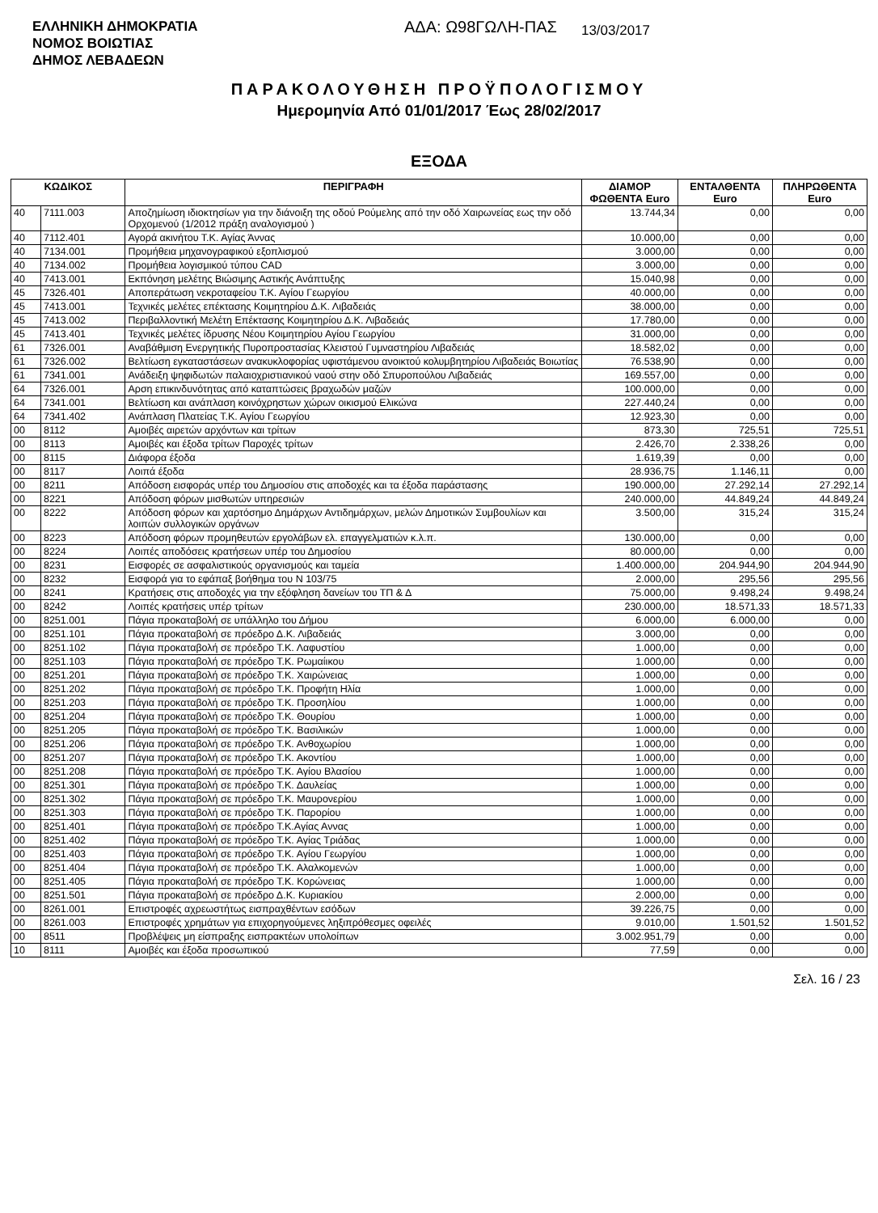ΕΛΛΗΝΙΚΗ ΔΗΜΟΚΡΑΤΙΑ
ΝΟΜΟΣ ΒΟΙΩΤΙΑΣ
ΔΗΜΟΣ ΛΕΒΑΔΕΩΝ
ΑΔΑ: Ω98ΓΩΛΗ-ΠΑΣ
13/03/2017
ΠΑΡΑΚΟΛΟΥΘΗΣΗ ΠΡΟΫΠΟΛΟΓΙΣΜΟΥ
Ημερομηνία Από 01/01/2017 Έως 28/02/2017
ΕΞΟΔΑ
| ΚΩΔΙΚΟΣ | | ΠΕΡΙΓΡΑΦΗ | ΔΙΑΜΟΡ ΦΩΘΕΝΤΑ Euro | ΕΝΤΑΛΘΕΝΤΑ Euro | ΠΛΗΡΩΘΕΝΤΑ Euro |
| --- | --- | --- | --- | --- | --- |
| 40 | 7111.003 | Αποζημίωση ιδιοκτησίων για την διάνοιξη της οδού Ρούμελης από την οδό Χαιρωνείας εως την οδό Ορχομενού (1/2012 πράξη αναλογισμού ) | 13.744,34 | 0,00 | 0,00 |
| 40 | 7112.401 | Αγορά ακινήτου Τ.Κ. Αγίας Άννας | 10.000,00 | 0,00 | 0,00 |
| 40 | 7134.001 | Προμήθεια μηχανογραφικού εξοπλισμού | 3.000,00 | 0,00 | 0,00 |
| 40 | 7134.002 | Προμήθεια λογισμικού τύπου CAD | 3.000,00 | 0,00 | 0,00 |
| 40 | 7413.001 | Εκπόνηση μελέτης Βιώσιμης Αστικής Ανάπτυξης | 15.040,98 | 0,00 | 0,00 |
| 45 | 7326.401 | Αποπεράτωση νεκροταφείου Τ.Κ. Αγίου Γεωργίου | 40.000,00 | 0,00 | 0,00 |
| 45 | 7413.001 | Τεχνικές μελέτες επέκτασης Κοιμητηρίου Δ.Κ. Λιβαδειάς | 38.000,00 | 0,00 | 0,00 |
| 45 | 7413.002 | Περιβαλλοντική Μελέτη Επέκτασης Κοιμητηρίου Δ.Κ. Λιβαδειάς | 17.780,00 | 0,00 | 0,00 |
| 45 | 7413.401 | Τεχνικές μελέτες ίδρυσης Νέου Κοιμητηρίου Αγίου Γεωργίου | 31.000,00 | 0,00 | 0,00 |
| 61 | 7326.001 | Αναβάθμιση Ενεργητικής Πυροπροστασίας Κλειστού Γυμναστηρίου Λιβαδειάς | 18.582,02 | 0,00 | 0,00 |
| 61 | 7326.002 | Βελτίωση εγκαταστάσεων ανακυκλοφορίας υφιστάμενου ανοικτού κολυμβητηρίου Λιβαδειάς Βοιωτίας | 76.538,90 | 0,00 | 0,00 |
| 61 | 7341.001 | Ανάδειξη ψηφιδωτών παλαιοχριστιανικού ναού στην οδό Σπυροπούλου Λιβαδειάς | 169.557,00 | 0,00 | 0,00 |
| 64 | 7326.001 | Αρση επικινδυνότητας από καταπτώσεις βραχωδών μαζών | 100.000,00 | 0,00 | 0,00 |
| 64 | 7341.001 | Βελτίωση και ανάπλαση κοινόχρηστων χώρων οικισμού Ελικώνα | 227.440,24 | 0,00 | 0,00 |
| 64 | 7341.402 | Ανάπλαση Πλατείας Τ.Κ. Αγίου Γεωργίου | 12.923,30 | 0,00 | 0,00 |
| 00 | 8112 | Αμοιβές αιρετών αρχόντων και τρίτων | 873,30 | 725,51 | 725,51 |
| 00 | 8113 | Αμοιβές και έξοδα τρίτων Παροχές τρίτων | 2.426,70 | 2.338,26 | 0,00 |
| 00 | 8115 | Διάφορα έξοδα | 1.619,39 | 0,00 | 0,00 |
| 00 | 8117 | Λοιπά έξοδα | 28.936,75 | 1.146,11 | 0,00 |
| 00 | 8211 | Απόδοση εισφοράς υπέρ του Δημοσίου στις αποδοχές και τα έξοδα παράστασης | 190.000,00 | 27.292,14 | 27.292,14 |
| 00 | 8221 | Απόδοση φόρων μισθωτών υπηρεσιών | 240.000,00 | 44.849,24 | 44.849,24 |
| 00 | 8222 | Απόδοση φόρων και χαρτόσημο Δημάρχων Αντιδημάρχων, μελών Δημοτικών Συμβουλίων και λοιπών συλλογικών οργάνων | 3.500,00 | 315,24 | 315,24 |
| 00 | 8223 | Απόδοση φόρων προμηθευτών εργολάβων ελ. επαγγελματιών κ.λ.π. | 130.000,00 | 0,00 | 0,00 |
| 00 | 8224 | Λοιπές αποδόσεις κρατήσεων υπέρ του Δημοσίου | 80.000,00 | 0,00 | 0,00 |
| 00 | 8231 | Εισφορές σε ασφαλιστικούς οργανισμούς και ταμεία | 1.400.000,00 | 204.944,90 | 204.944,90 |
| 00 | 8232 | Εισφορά για το εφάπαξ βοήθημα του Ν 103/75 | 2.000,00 | 295,56 | 295,56 |
| 00 | 8241 | Κρατήσεις στις αποδοχές για την εξόφληση δανείων του ΤΠ & Δ | 75.000,00 | 9.498,24 | 9.498,24 |
| 00 | 8242 | Λοιπές κρατήσεις υπέρ τρίτων | 230.000,00 | 18.571,33 | 18.571,33 |
| 00 | 8251.001 | Πάγια προκαταβολή σε υπάλληλο του Δήμου | 6.000,00 | 6.000,00 | 0,00 |
| 00 | 8251.101 | Πάγια προκαταβολή σε πρόεδρο Δ.Κ. Λιβαδειάς | 3.000,00 | 0,00 | 0,00 |
| 00 | 8251.102 | Πάγια προκαταβολή σε πρόεδρο Τ.Κ. Λαφυστίου | 1.000,00 | 0,00 | 0,00 |
| 00 | 8251.103 | Πάγια προκαταβολή σε πρόεδρο Τ.Κ. Ρωμαίικου | 1.000,00 | 0,00 | 0,00 |
| 00 | 8251.201 | Πάγια προκαταβολή σε πρόεδρο Τ.Κ. Χαιρώνειας | 1.000,00 | 0,00 | 0,00 |
| 00 | 8251.202 | Πάγια προκαταβολή σε πρόεδρο Τ.Κ. Προφήτη Ηλία | 1.000,00 | 0,00 | 0,00 |
| 00 | 8251.203 | Πάγια προκαταβολή σε πρόεδρο Τ.Κ. Προσηλίου | 1.000,00 | 0,00 | 0,00 |
| 00 | 8251.204 | Πάγια προκαταβολή σε πρόεδρο Τ.Κ. Θουρίου | 1.000,00 | 0,00 | 0,00 |
| 00 | 8251.205 | Πάγια προκαταβολή σε πρόεδρο Τ.Κ. Βασιλικών | 1.000,00 | 0,00 | 0,00 |
| 00 | 8251.206 | Πάγια προκαταβολή σε πρόεδρο Τ.Κ. Ανθοχωρίου | 1.000,00 | 0,00 | 0,00 |
| 00 | 8251.207 | Πάγια προκαταβολή σε πρόεδρο Τ.Κ. Ακοντίου | 1.000,00 | 0,00 | 0,00 |
| 00 | 8251.208 | Πάγια προκαταβολή σε πρόεδρο Τ.Κ. Αγίου Βλασίου | 1.000,00 | 0,00 | 0,00 |
| 00 | 8251.301 | Πάγια προκαταβολή σε πρόεδρο Τ.Κ. Δαυλείας | 1.000,00 | 0,00 | 0,00 |
| 00 | 8251.302 | Πάγια προκαταβολή σε πρόεδρο Τ.Κ. Μαυρονερίου | 1.000,00 | 0,00 | 0,00 |
| 00 | 8251.303 | Πάγια προκαταβολή σε πρόεδρο Τ.Κ. Παρορίου | 1.000,00 | 0,00 | 0,00 |
| 00 | 8251.401 | Πάγια προκαταβολή σε πρόεδρο Τ.Κ.Αγίας Αννας | 1.000,00 | 0,00 | 0,00 |
| 00 | 8251.402 | Πάγια προκαταβολή σε πρόεδρο Τ.Κ. Αγίας Τριάδας | 1.000,00 | 0,00 | 0,00 |
| 00 | 8251.403 | Πάγια προκαταβολή σε πρόεδρο Τ.Κ. Αγίου Γεωργίου | 1.000,00 | 0,00 | 0,00 |
| 00 | 8251.404 | Πάγια προκαταβολή σε πρόεδρο Τ.Κ. Αλαλκομενών | 1.000,00 | 0,00 | 0,00 |
| 00 | 8251.405 | Πάγια προκαταβολή σε πρόεδρο Τ.Κ. Κορώνειας | 1.000,00 | 0,00 | 0,00 |
| 00 | 8251.501 | Πάγια προκαταβολή σε πρόεδρο Δ.Κ. Κυριακίου | 2.000,00 | 0,00 | 0,00 |
| 00 | 8261.001 | Επιστροφές αχρεωστήτως εισπραχθέντων εσόδων | 39.226,75 | 0,00 | 0,00 |
| 00 | 8261.003 | Επιστροφές χρημάτων για επιχορηγούμενες ληξιπρόθεσμες οφειλές | 9.010,00 | 1.501,52 | 1.501,52 |
| 00 | 8511 | Προβλέψεις μη είσπραξης εισπρακτέων υπολοίπων | 3.002.951,79 | 0,00 | 0,00 |
| 10 | 8111 | Αμοιβές και έξοδα προσωπικού | 77,59 | 0,00 | 0,00 |
Σελ. 16 / 23